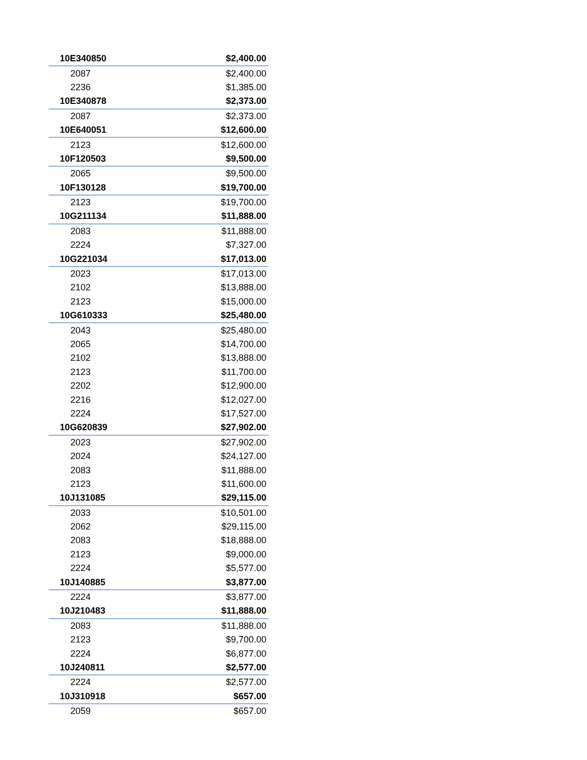| 10E340850 | $2,400.00 |
| 2087 | $2,400.00 |
| 2236 | $1,385.00 |
| 10E340878 | $2,373.00 |
| 2087 | $2,373.00 |
| 10E640051 | $12,600.00 |
| 2123 | $12,600.00 |
| 10F120503 | $9,500.00 |
| 2065 | $9,500.00 |
| 10F130128 | $19,700.00 |
| 2123 | $19,700.00 |
| 10G211134 | $11,888.00 |
| 2083 | $11,888.00 |
| 2224 | $7,327.00 |
| 10G221034 | $17,013.00 |
| 2023 | $17,013.00 |
| 2102 | $13,888.00 |
| 2123 | $15,000.00 |
| 10G610333 | $25,480.00 |
| 2043 | $25,480.00 |
| 2065 | $14,700.00 |
| 2102 | $13,888.00 |
| 2123 | $11,700.00 |
| 2202 | $12,900.00 |
| 2216 | $12,027.00 |
| 2224 | $17,527.00 |
| 10G620839 | $27,902.00 |
| 2023 | $27,902.00 |
| 2024 | $24,127.00 |
| 2083 | $11,888.00 |
| 2123 | $11,600.00 |
| 10J131085 | $29,115.00 |
| 2033 | $10,501.00 |
| 2062 | $29,115.00 |
| 2083 | $18,888.00 |
| 2123 | $9,000.00 |
| 2224 | $5,577.00 |
| 10J140885 | $3,877.00 |
| 2224 | $3,877.00 |
| 10J210483 | $11,888.00 |
| 2083 | $11,888.00 |
| 2123 | $9,700.00 |
| 2224 | $6,877.00 |
| 10J240811 | $2,577.00 |
| 2224 | $2,577.00 |
| 10J310918 | $657.00 |
| 2059 | $657.00 |